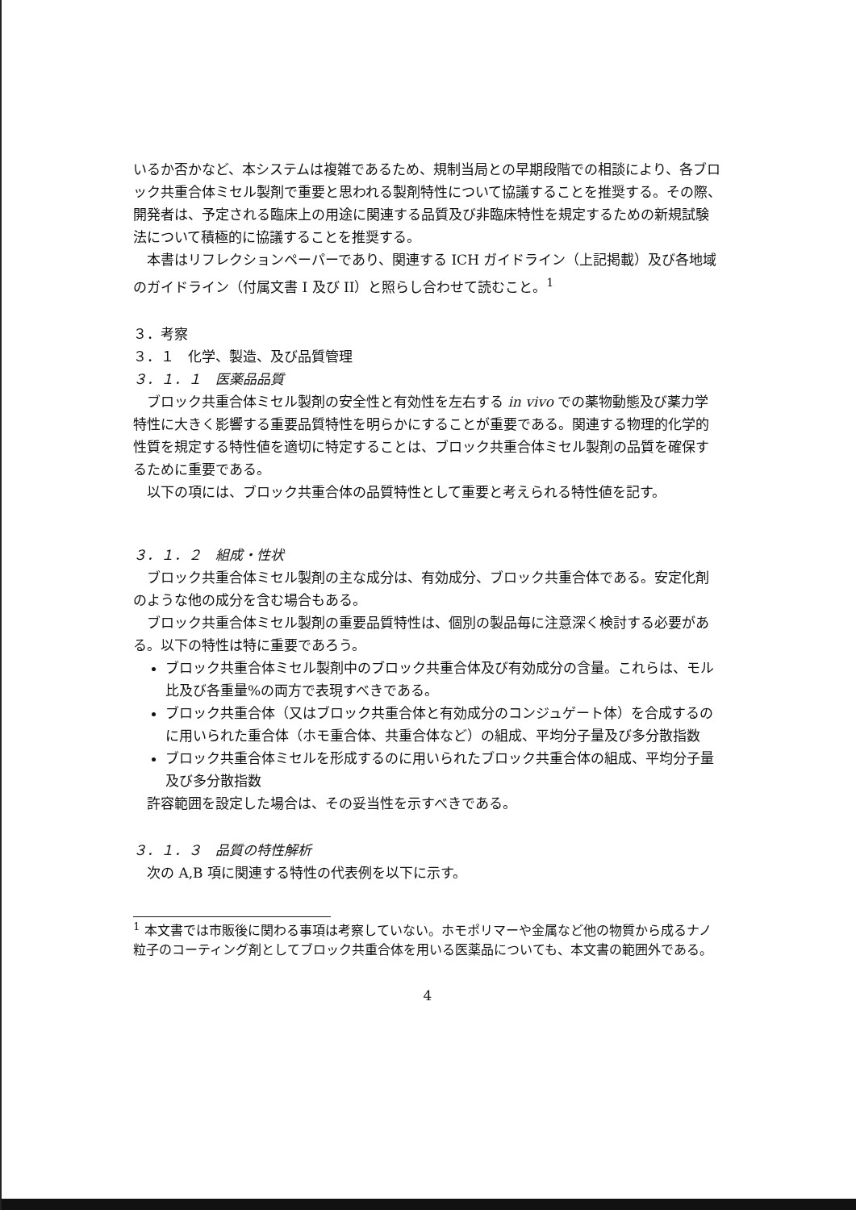いるか否かなど、本システムは複雑であるため、規制当局との早期段階での相談により、各ブロック共重合体ミセル製剤で重要と思われる製剤特性について協議することを推奨する。その際、開発者は、予定される臨床上の用途に関連する品質及び非臨床特性を規定するための新規試験法について積極的に協議することを推奨する。
本書はリフレクションペーパーであり、関連する ICH ガイドライン（上記掲載）及び各地域のガイドライン（付属文書 I 及び II）と照らし合わせて読むこと。<sup>1</sup>
３．考察
３．１　化学、製造、及び品質管理
３．１．１　医薬品品質
ブロック共重合体ミセル製剤の安全性と有効性を左右する in vivo での薬物動態及び薬力学特性に大きく影響する重要品質特性を明らかにすることが重要である。関連する物理的化学的性質を規定する特性値を適切に特定することは、ブロック共重合体ミセル製剤の品質を確保するために重要である。
以下の項には、ブロック共重合体の品質特性として重要と考えられる特性値を記す。
３．１．２　組成・性状
ブロック共重合体ミセル製剤の主な成分は、有効成分、ブロック共重合体である。安定化剤のような他の成分を含む場合もある。
ブロック共重合体ミセル製剤の重要品質特性は、個別の製品毎に注意深く検討する必要がある。以下の特性は特に重要であろう。
ブロック共重合体ミセル製剤中のブロック共重合体及び有効成分の含量。これらは、モル比及び各重量%の両方で表現すべきである。
ブロック共重合体（又はブロック共重合体と有効成分のコンジュゲート体）を合成するのに用いられた重合体（ホモ重合体、共重合体など）の組成、平均分子量及び多分散指数
ブロック共重合体ミセルを形成するのに用いられたブロック共重合体の組成、平均分子量及び多分散指数
許容範囲を設定した場合は、その妥当性を示すべきである。
３．１．３　品質の特性解析
次の A,B 項に関連する特性の代表例を以下に示す。
<sup>1</sup> 本文書では市販後に関わる事項は考察していない。ホモポリマーや金属など他の物質から成るナノ粒子のコーティング剤としてブロック共重合体を用いる医薬品についても、本文書の範囲外である。
4